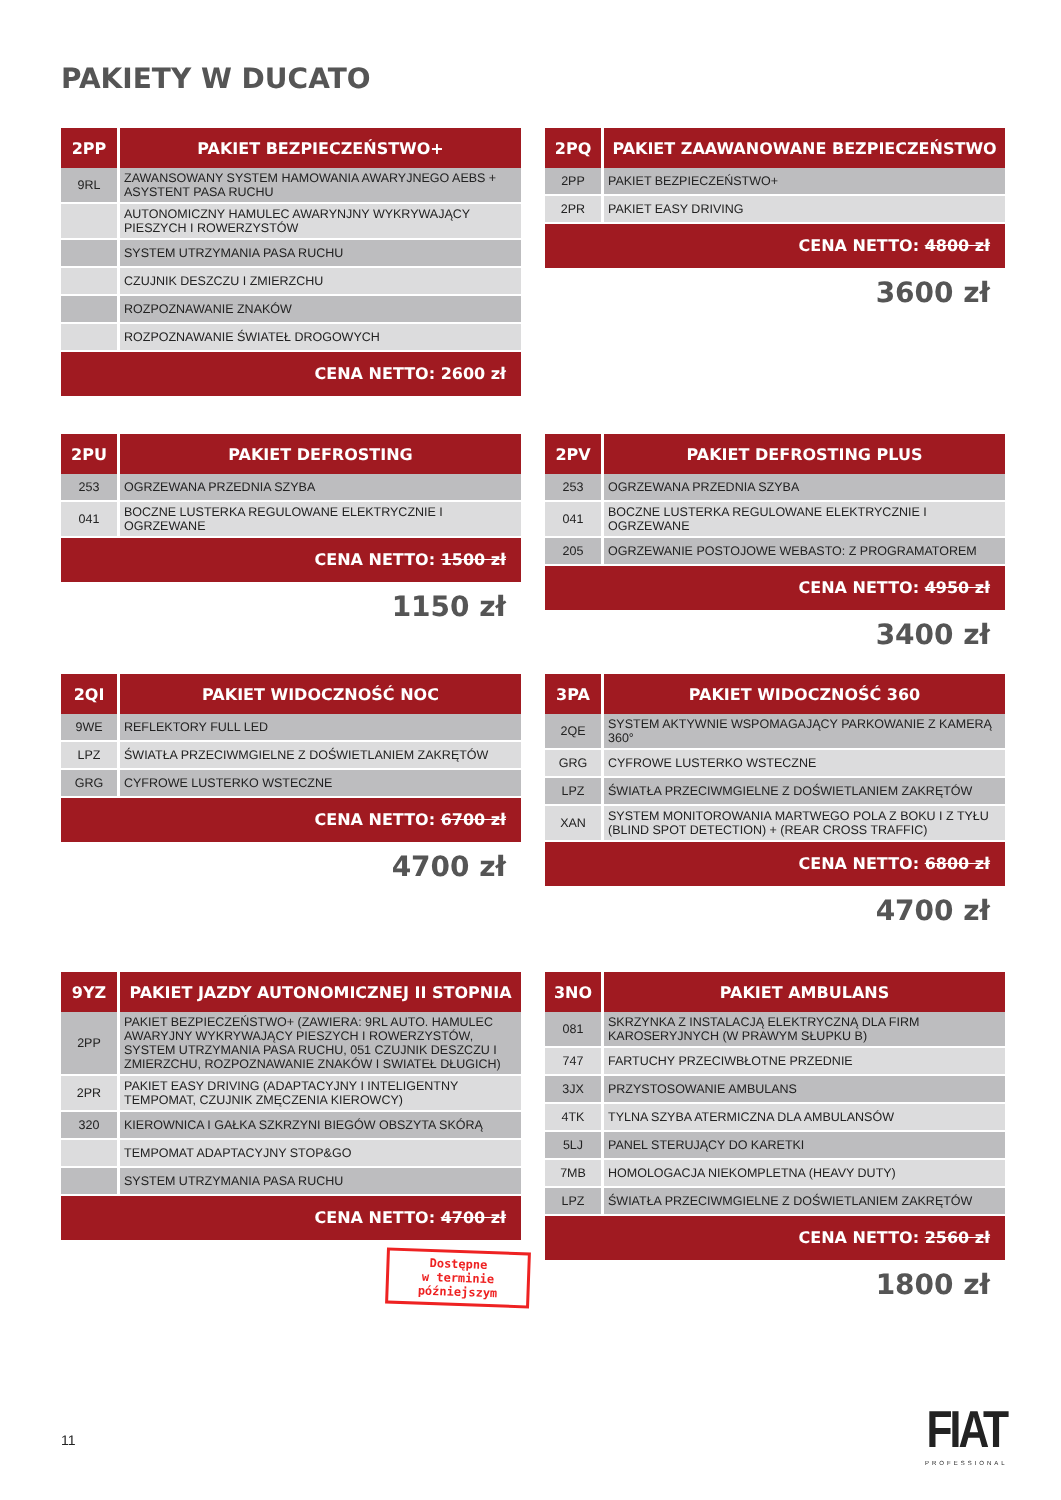PAKIETY W DUCATO
| 2PP | PAKIET BEZPIECZEŃSTWO+ |
| --- | --- |
| 9RL | ZAWANSOWANY SYSTEM HAMOWANIA AWARYJNEGO AEBS + ASYSTENT PASA RUCHU |
| | AUTONOMICZNY HAMULEC AWARYNJNY WYKRYWAJĄCY PIESZYCH I ROWERZYSTÓW |
| | SYSTEM UTRZYMANIA PASA RUCHU |
| | CZUJNIK DESZCZU I ZMIERZCHU |
| | ROZPOZNAWANIE ZNAKÓW |
| | ROZPOZNAWANIE ŚWIATEŁ DROGOWYCH |
CENA NETTO: 2600 zł
| 2PQ | PAKIET ZAAWANOWANE BEZPIECZEŃSTWO |
| --- | --- |
| 2PP | PAKIET BEZPIECZEŃSTWO+ |
| 2PR | PAKIET EASY DRIVING |
CENA NETTO: 4800 zł
3600 zł
| 2PU | PAKIET DEFROSTING |
| --- | --- |
| 253 | OGRZEWANA PRZEDNIA SZYBA |
| 041 | BOCZNE LUSTERKA REGULOWANE ELEKTRYCZNIE I OGRZEWANE |
CENA NETTO: 1500 zł
1150 zł
| 2PV | PAKIET DEFROSTING PLUS |
| --- | --- |
| 253 | OGRZEWANA PRZEDNIA SZYBA |
| 041 | BOCZNE LUSTERKA REGULOWANE ELEKTRYCZNIE I OGRZEWANE |
| 205 | OGRZEWANIE POSTOJOWE WEBASTO: Z PROGRAMATOREM |
CENA NETTO: 4950 zł
3400 zł
| 2QI | PAKIET WIDOCZNOŚĆ NOC |
| --- | --- |
| 9WE | REFLEKTORY FULL LED |
| LPZ | ŚWIATŁA PRZECIWMGIELNE Z DOŚWIETLANIEM ZAKRĘTÓW |
| GRG | CYFROWE LUSTERKO WSTECZNE |
CENA NETTO: 6700 zł
4700 zł
| 3PA | PAKIET WIDOCZNOŚĆ 360 |
| --- | --- |
| 2QE | SYSTEM AKTYWNIE WSPOMAGAJĄCY PARKOWANIE Z KAMERĄ 360° |
| GRG | CYFROWE LUSTERKO WSTECZNE |
| LPZ | ŚWIATŁA PRZECIWMGIELNE Z DOŚWIETLANIEM ZAKRĘTÓW |
| XAN | SYSTEM MONITOROWANIA MARTWEGO POLA Z BOKU I Z TYŁU (BLIND SPOT DETECTION) + (REAR CROSS TRAFFIC) |
CENA NETTO: 6800 zł
4700 zł
| 9YZ | PAKIET JAZDY AUTONOMICZNEJ II STOPNIA |
| --- | --- |
| 2PP | PAKIET BEZPIECZEŃSTWO+ (ZAWIERA: 9RL AUTO. HAMULEC AWARYJNY WYKRYWAJĄCY PIESZYCH I ROWERZYSTÓW, SYSTEM UTRZYMANIA PASA RUCHU, 051 CZUJNIK DESZCZU I ZMIERZCHU, ROZPOZNAWANIE ZNAKÓW I SWIATEŁ DŁUGICH) |
| 2PR | PAKIET EASY DRIVING (ADAPTACYJNY I INTELIGENTNY TEMPOMAT, CZUJNIK ZMĘCZENIA KIEROWCY) |
| 320 | KIEROWNICA I GAŁKA SZKRZYNI BIEGÓW OBSZYTA SKÓRĄ |
| | TEMPOMAT ADAPTACYJNY STOP&GO |
| | SYSTEM UTRZYMANIA PASA RUCHU |
CENA NETTO: 4700 zł
Dostępne
w terminie
późniejszym
| 3NO | PAKIET AMBULANS |
| --- | --- |
| 081 | SKRZYNKA Z INSTALACJĄ ELEKTRYCZNĄ DLA FIRM KAROSERYJNYCH (W PRAWYM SŁUPKU B) |
| 747 | FARTUCHY PRZECIWBŁOTNE PRZEDNIE |
| 3JX | PRZYSTOSOWANIE AMBULANS |
| 4TK | TYLNA SZYBA ATERMICZNA DLA AMBULANSÓW |
| 5LJ | PANEL STERUJĄCY DO KARETKI |
| 7MB | HOMOLOGACJA NIEKOMPLETNA (HEAVY DUTY) |
| LPZ | ŚWIATŁA PRZECIWMGIELNE Z DOŚWIETLANIEM ZAKRĘTÓW |
CENA NETTO: 2560 zł
1800 zł
11
FIAT
PROFESSIONAL